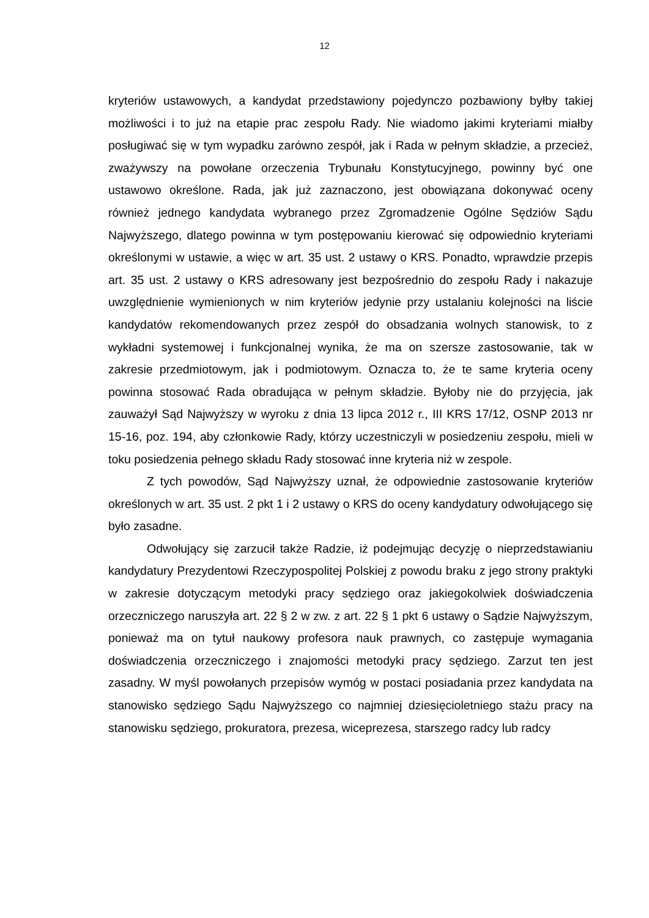12
kryteriów ustawowych, a kandydat przedstawiony pojedynczo pozbawiony byłby takiej możliwości i to już na etapie prac zespołu Rady. Nie wiadomo jakimi kryteriami miałby posługiwać się w tym wypadku zarówno zespół, jak i Rada w pełnym składzie, a przecież, zważywszy na powołane orzeczenia Trybunału Konstytucyjnego, powinny być one ustawowo określone. Rada, jak już zaznaczono, jest obowiązana dokonywać oceny również jednego kandydata wybranego przez Zgromadzenie Ogólne Sędziów Sądu Najwyższego, dlatego powinna w tym postępowaniu kierować się odpowiednio kryteriami określonymi w ustawie, a więc w art. 35 ust. 2 ustawy o KRS. Ponadto, wprawdzie przepis art. 35 ust. 2 ustawy o KRS adresowany jest bezpośrednio do zespołu Rady i nakazuje uwzględnienie wymienionych w nim kryteriów jedynie przy ustalaniu kolejności na liście kandydatów rekomendowanych przez zespół do obsadzania wolnych stanowisk, to z wykładni systemowej i funkcjonalnej wynika, że ma on szersze zastosowanie, tak w zakresie przedmiotowym, jak i podmiotowym. Oznacza to, że te same kryteria oceny powinna stosować Rada obradująca w pełnym składzie. Byłoby nie do przyjęcia, jak zauważył Sąd Najwyższy w wyroku z dnia 13 lipca 2012 r., III KRS 17/12, OSNP 2013 nr 15-16, poz. 194, aby członkowie Rady, którzy uczestniczyli w posiedzeniu zespołu, mieli w toku posiedzenia pełnego składu Rady stosować inne kryteria niż w zespole.
Z tych powodów, Sąd Najwyższy uznał, że odpowiednie zastosowanie kryteriów określonych w art. 35 ust. 2 pkt 1 i 2 ustawy o KRS do oceny kandydatury odwołującego się było zasadne.
Odwołujący się zarzucił także Radzie, iż podejmując decyzję o nieprzedstawianiu kandydatury Prezydentowi Rzeczypospolitej Polskiej z powodu braku z jego strony praktyki w zakresie dotyczącym metodyki pracy sędziego oraz jakiegokolwiek doświadczenia orzeczniczego naruszyła art. 22 § 2 w zw. z art. 22 § 1 pkt 6 ustawy o Sądzie Najwyższym, ponieważ ma on tytuł naukowy profesora nauk prawnych, co zastępuje wymagania doświadczenia orzeczniczego i znajomości metodyki pracy sędziego. Zarzut ten jest zasadny. W myśl powołanych przepisów wymóg w postaci posiadania przez kandydata na stanowisko sędziego Sądu Najwyższego co najmniej dziesięcioletniego stażu pracy na stanowisku sędziego, prokuratora, prezesa, wiceprezesa, starszego radcy lub radcy